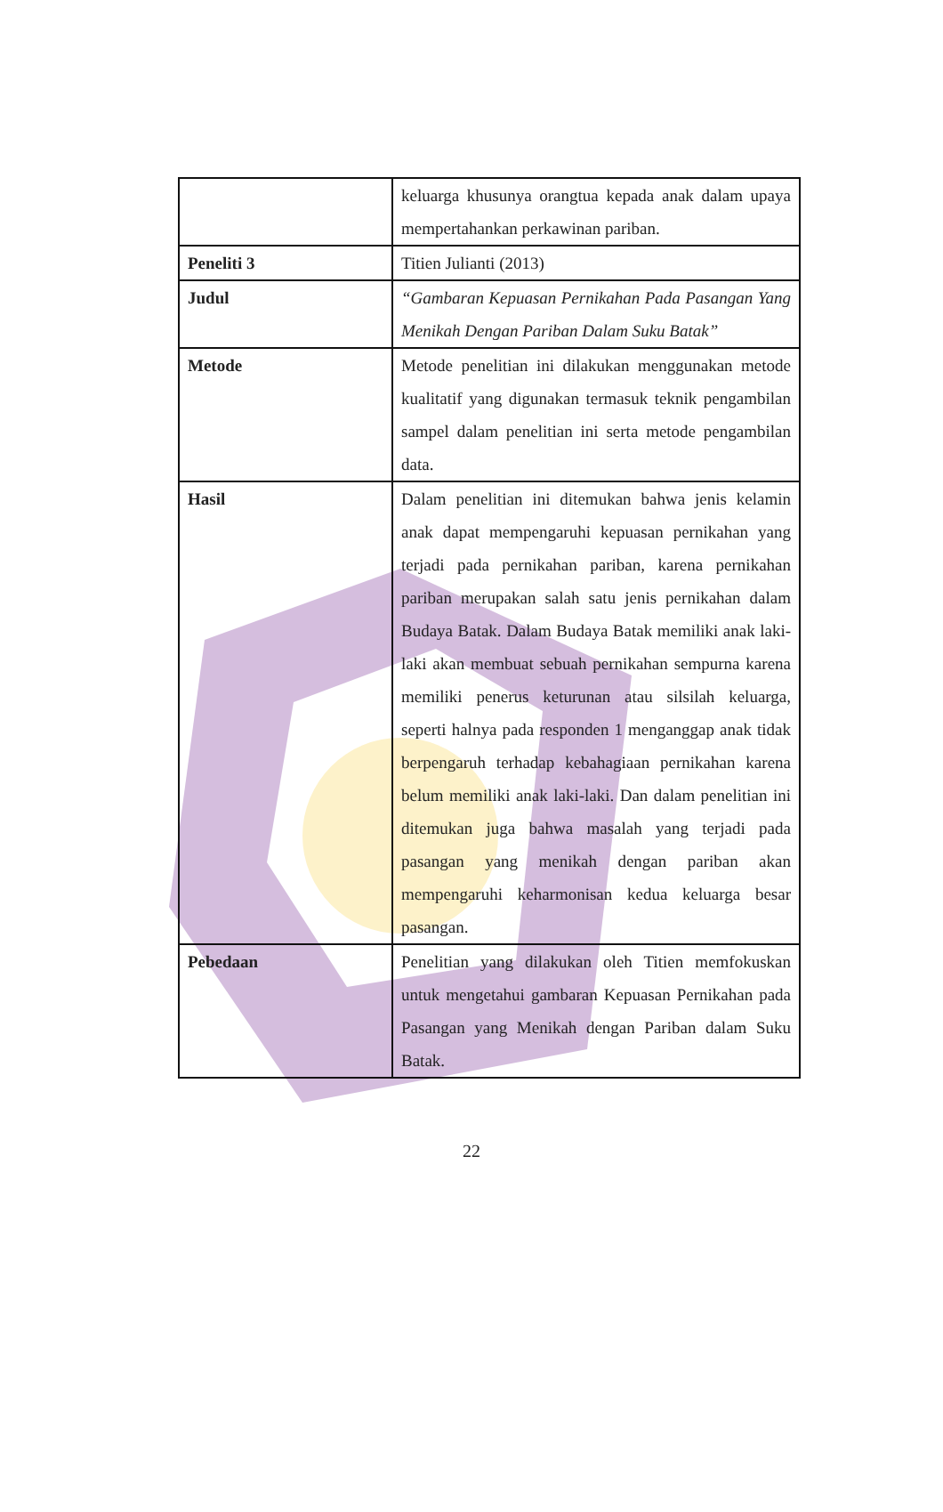| | keluarga khusunya orangtua kepada anak dalam upaya mempertahankan perkawinan pariban. |
| Peneliti 3 | Titien Julianti (2013) |
| Judul | “Gambaran Kepuasan Pernikahan Pada Pasangan Yang Menikah Dengan Pariban Dalam Suku Batak” |
| Metode | Metode penelitian ini dilakukan menggunakan metode kualitatif yang digunakan termasuk teknik pengambilan sampel dalam penelitian ini serta metode pengambilan data. |
| Hasil | Dalam penelitian ini ditemukan bahwa jenis kelamin anak dapat mempengaruhi kepuasan pernikahan yang terjadi pada pernikahan pariban, karena pernikahan pariban merupakan salah satu jenis pernikahan dalam Budaya Batak. Dalam Budaya Batak memiliki anak laki-laki akan membuat sebuah pernikahan sempurna karena memiliki penerus keturunan atau silsilah keluarga, seperti halnya pada responden 1 menganggap anak tidak berpengaruh terhadap kebahagiaan pernikahan karena belum memiliki anak laki-laki. Dan dalam penelitian ini ditemukan juga bahwa masalah yang terjadi pada pasangan yang menikah dengan pariban akan mempengaruhi keharmonisan kedua keluarga besar pasangan. |
| Pebedaan | Penelitian yang dilakukan oleh Titien memfokuskan untuk mengetahui gambaran Kepuasan Pernikahan pada Pasangan yang Menikah dengan Pariban dalam Suku Batak. |
22